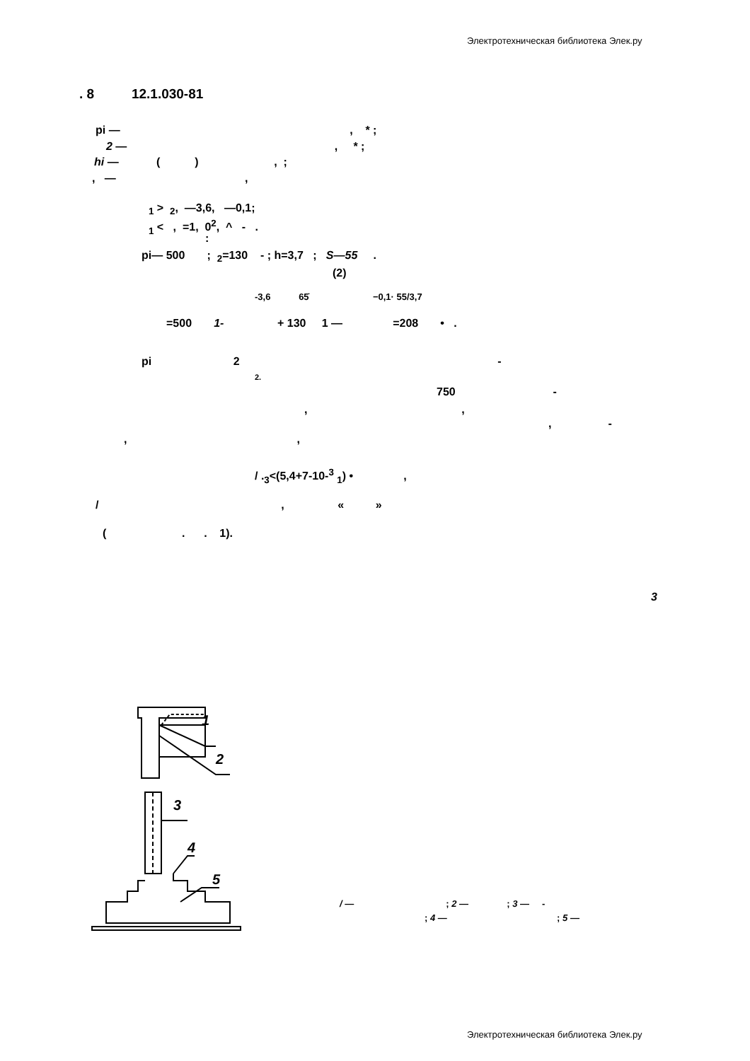Электротехническая библиотека Элек.ру
. 8 12.1.030-81
pi — , * ;
2 — , * ;
hi — ( ) , ;
, — ,
<sub>1</sub> > <sub>2</sub>, —3,6, —0,1;
<sub>1</sub> < , =1, 0<sup>2</sup>, ^ - .
:
pi— 500 ; <sub>2</sub>=130 - ; h=3,7 ; S—55 .
(2)
-3,6 65̇ −0,1· 55/3,7
=500 1- + 130 1 — =208 • .
pi 2 -
2.
750 -
, ,
, -
, ,
/ .<sub>3</sub><(5,4+7-10-<sup>3</sup> <sub>1</sub>) • ,
/ , « »
( . . 1).
3
1
2
3
4
5
/ — ; 2 — ; 3 — -
; 4 — ; 5 —
Электротехническая библиотека Элек.ру